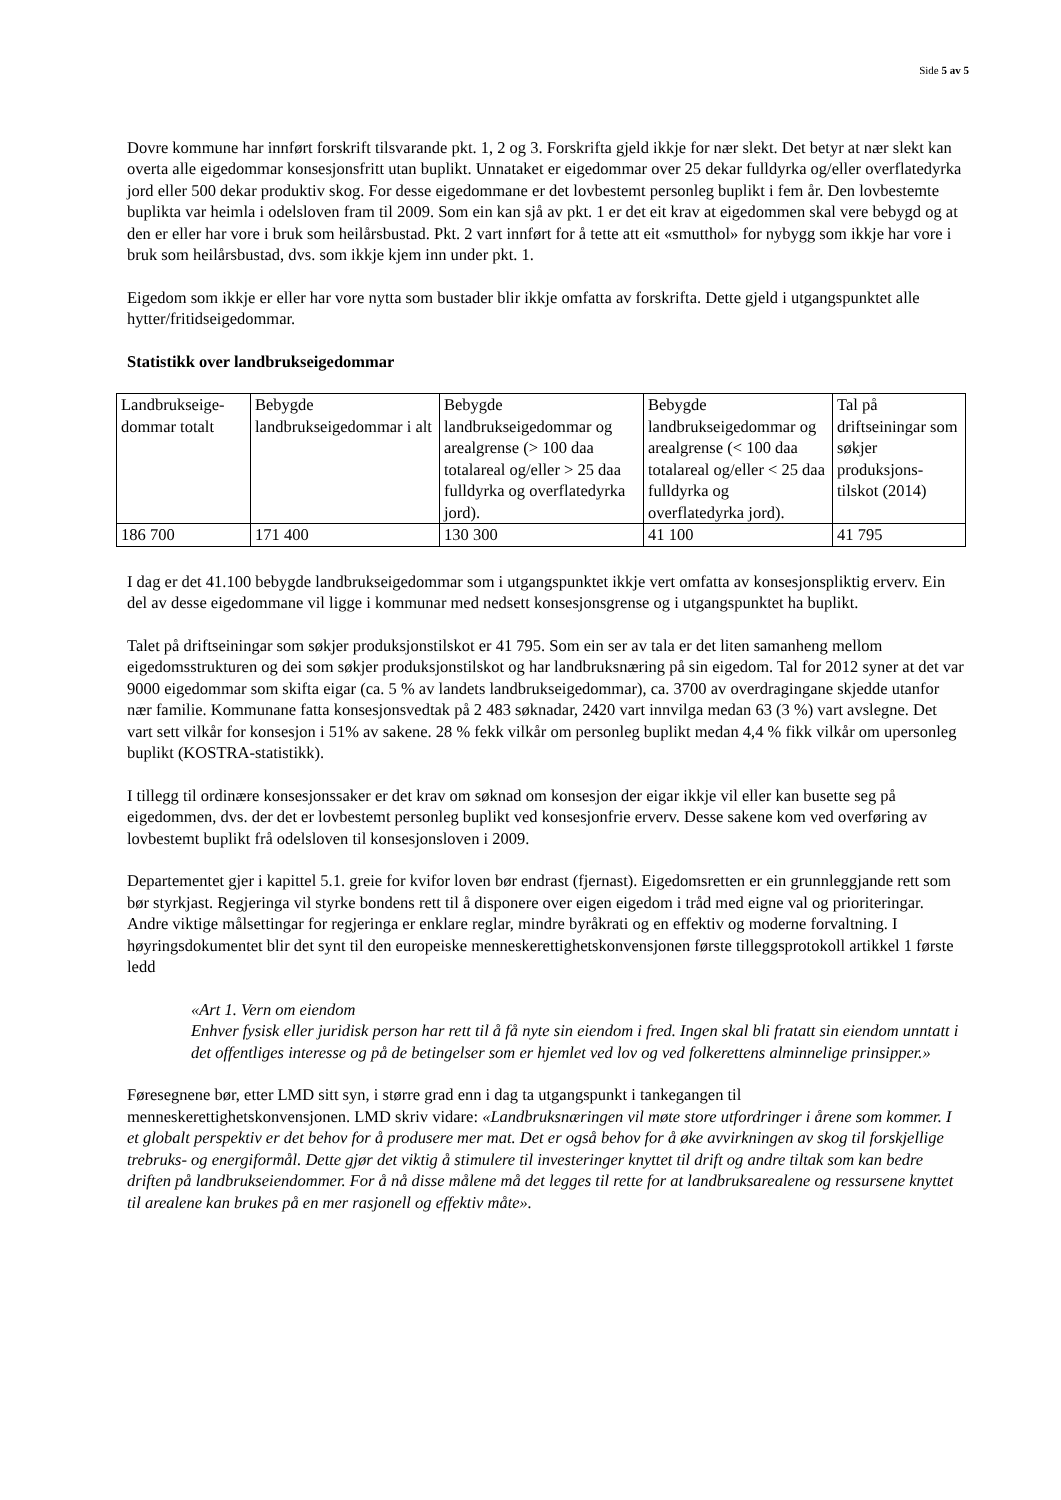Side 5 av 5
Dovre kommune har innført forskrift tilsvarande pkt. 1, 2 og 3. Forskrifta gjeld ikkje for nær slekt. Det betyr at nær slekt kan overta alle eigedommar konsesjonsfritt utan buplikt. Unnataket er eigedommar over 25 dekar fulldyrka og/eller overflatedyrka jord eller 500 dekar produktiv skog. For desse eigedommane er det lovbestemt personleg buplikt i fem år. Den lovbestemte buplikta var heimla i odelsloven fram til 2009. Som ein kan sjå av pkt. 1 er det eit krav at eigedommen skal vere bebygd og at den er eller har vore i bruk som heilårsbustad. Pkt. 2 vart innført for å tette att eit «smutthol» for nybygg som ikkje har vore i bruk som heilårsbustad, dvs. som ikkje kjem inn under pkt. 1.
Eigedom som ikkje er eller har vore nytta som bustader blir ikkje omfatta av forskrifta. Dette gjeld i utgangspunktet alle hytter/fritidseigedommar.
Statistikk over landbrukseigedommar
| Landbrukseige-dommar totalt | Bebygde landbrukseigedommar i alt | Bebygde landbrukseigedommar og arealgrense (> 100 daa totalareal og/eller > 25 daa fulldyrka og overflatedyrka jord). | Bebygde landbrukseigedommar og arealgrense (< 100 daa totalareal og/eller < 25 daa fulldyrka og overflatedyrka jord). | Tal på driftseiningar som søkjer produksjons-tilskot (2014) |
| 186 700 | 171 400 | 130 300 | 41 100 | 41 795 |
I dag er det 41.100 bebygde landbrukseigedommar som i utgangspunktet ikkje vert omfatta av konsesjonspliktig erverv. Ein del av desse eigedommane vil ligge i kommunar med nedsett konsesjonsgrense og i utgangspunktet ha buplikt.
Talet på driftseiningar som søkjer produksjonstilskot er 41 795. Som ein ser av tala er det liten samanheng mellom eigedomsstrukturen og dei som søkjer produksjonstilskot og har landbruksnæring på sin eigedom. Tal for 2012 syner at det var 9000 eigedommar som skifta eigar (ca. 5 % av landets landbrukseigedommar), ca. 3700 av overdragingane skjedde utanfor nær familie. Kommunane fatta konsesjonsvedtak på 2 483 søknadar, 2420 vart innvilga medan 63 (3 %) vart avslegne. Det vart sett vilkår for konsesjon i 51% av sakene. 28 % fekk vilkår om personleg buplikt medan 4,4 % fikk vilkår om upersonleg buplikt (KOSTRA-statistikk).
I tillegg til ordinære konsesjonssaker er det krav om søknad om konsesjon der eigar ikkje vil eller kan busette seg på eigedommen, dvs. der det er lovbestemt personleg buplikt ved konsesjonfrie erverv. Desse sakene kom ved overføring av lovbestemt buplikt frå odelsloven til konsesjonsloven i 2009.
Departementet gjer i kapittel 5.1. greie for kvifor loven bør endrast (fjernast). Eigedomsretten er ein grunnleggjande rett som bør styrkjast. Regjeringa vil styrke bondens rett til å disponere over eigen eigedom i tråd med eigne val og prioriteringar. Andre viktige målsettingar for regjeringa er enklare reglar, mindre byråkrati og en effektiv og moderne forvaltning. I høyringsdokumentet blir det synt til den europeiske menneskerettighetskonvensjonen første tilleggsprotokoll artikkel 1 første ledd
«Art 1. Vern om eiendom
Enhver fysisk eller juridisk person har rett til å få nyte sin eiendom i fred. Ingen skal bli fratatt sin eiendom unntatt i det offentliges interesse og på de betingelser som er hjemlet ved lov og ved folkerettens alminnelige prinsipper.»
Føresegnene bør, etter LMD sitt syn, i større grad enn i dag ta utgangspunkt i tankegangen til menneskerettighetskonvensjonen. LMD skriv vidare: «Landbruksnæringen vil møte store utfordringer i årene som kommer. I et globalt perspektiv er det behov for å produsere mer mat. Det er også behov for å øke avvirkningen av skog til forskjellige trebruks- og energiformål. Dette gjør det viktig å stimulere til investeringer knyttet til drift og andre tiltak som kan bedre driften på landbrukseiendommer. For å nå disse målene må det legges til rette for at landbruksarealene og ressursene knyttet til arealene kan brukes på en mer rasjonell og effektiv måte».